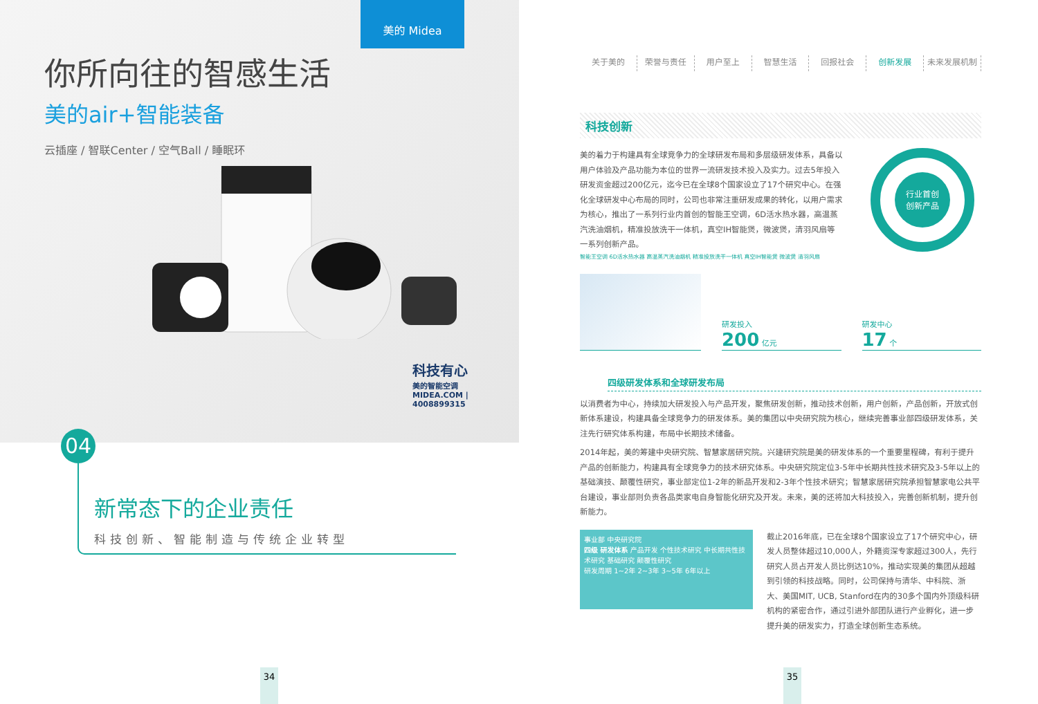美的 Midea
你所向往的智感生活
美的air+智能装备
云插座 / 智联Center / 空气Ball / 睡眠环
科技有心
美的智能空调
MIDEA.COM | 4008899315
04
新常态下的企业责任
科技创新、智能制造与传统企业转型
34
35
关于美的 荣誉与责任 用户至上 智慧生活 回报社会 创新发展 未来发展机制
科技创新
美的着力于构建具有全球竞争力的全球研发布局和多层级研发体系，具备以用户体验及产品功能为本位的世界一流研发技术投入及实力。过去5年投入研发资金超过200亿元，迄今已在全球8个国家设立了17个研究中心。在强化全球研发中心布局的同时，公司也非常注重研发成果的转化，以用户需求为核心，推出了一系列行业内首创的智能王空调，6D活水热水器，高温蒸汽洗油烟机，精准投放洗干一体机，真空IH智能煲，微波煲，清羽风扇等一系列创新产品。
行业首创
创新产品
智能王空调 6D活水热水器 高温蒸汽洗油烟机 精准投放洗干一体机 真空IH智能煲 微波煲 清羽风扇
研发投入
200 亿元
研发中心
17 个
四级研发体系和全球研发布局
以消费者为中心，持续加大研发投入与产品开发，聚焦研发创新，推动技术创新，用户创新，产品创新，开放式创新体系建设，构建具备全球竞争力的研发体系。美的集团以中央研究院为核心，继续完善事业部四级研发体系，关注先行研究体系构建，布局中长期技术储备。
2014年起，美的筹建中央研究院、智慧家居研究院。兴建研究院是美的研发体系的一个重要里程碑，有利于提升产品的创新能力，构建具有全球竞争力的技术研究体系。中央研究院定位3-5年中长期共性技术研究及3-5年以上的基础演技、颠覆性研究，事业部定位1-2年的新品开发和2-3年个性技术研究；智慧家居研究院承担智慧家电公共平台建设，事业部则负责各品类家电自身智能化研究及开发。未来，美的还将加大科技投入，完善创新机制，提升创新能力。
事业部 中央研究院
四级 研发体系 产品开发 个性技术研究 中长期共性技术研究 基础研究 颠覆性研究
研发周期 1~2年 2~3年 3~5年 6年以上
截止2016年底，已在全球8个国家设立了17个研究中心，研发人员整体超过10,000人，外籍资深专家超过300人，先行研究人员占开发人员比例达10%，推动实现美的集团从超越到引领的科技战略。同时，公司保持与清华、中科院、浙大、美国MIT, UCB, Stanford在内的30多个国内外顶级科研机构的紧密合作，通过引进外部团队进行产业孵化，进一步提升美的研发实力，打造全球创新生态系统。